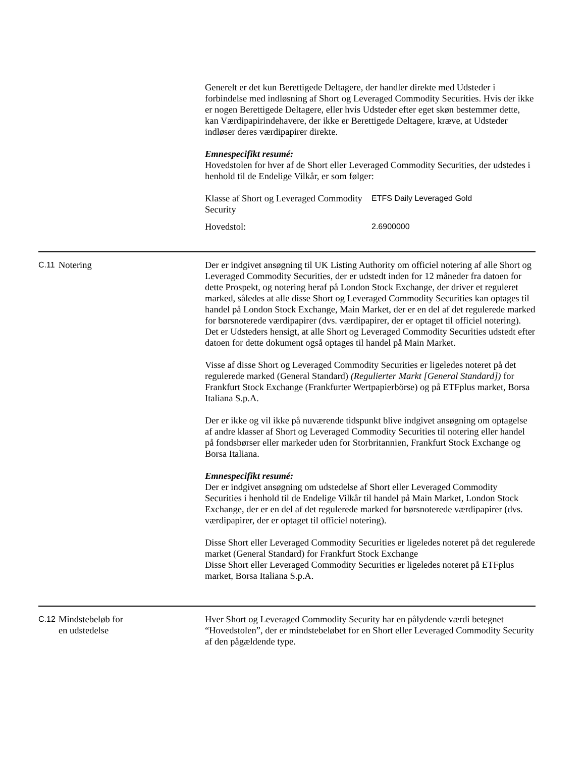Generelt er det kun Berettigede Deltagere, der handler direkte med Udsteder i forbindelse med indløsning af Short og Leveraged Commodity Securities. Hvis der ikke er nogen Berettigede Deltagere, eller hvis Udsteder efter eget skøn bestemmer dette, kan Værdipapirindehavere, der ikke er Berettigede Deltagere, kræve, at Udsteder indløser deres værdipapirer direkte.
Emnespecifikt resumé:
Hovedstolen for hver af de Short eller Leveraged Commodity Securities, der udstedes i henhold til de Endelige Vilkår, er som følger:
| Klasse af Short og Leveraged Commodity Security | ETFS Daily Leveraged Gold |
| Hovedstol: | 2.6900000 |
C.11
Notering Der er indgivet ansøgning til UK Listing Authority om officiel notering af alle Short og Leveraged Commodity Securities, der er udstedt inden for 12 måneder fra datoen for dette Prospekt, og notering heraf på London Stock Exchange, der driver et reguleret marked, således at alle disse Short og Leveraged Commodity Securities kan optages til handel på London Stock Exchange, Main Market, der er en del af det regulerede marked for børsnoterede værdipapirer (dvs. værdipapirer, der er optaget til officiel notering). Det er Udsteders hensigt, at alle Short og Leveraged Commodity Securities udstedt efter datoen for dette dokument også optages til handel på Main Market.
Visse af disse Short og Leveraged Commodity Securities er ligeledes noteret på det regulerede marked (General Standard) (Regulierter Markt [General Standard]) for Frankfurt Stock Exchange (Frankfurter Wertpapierbörse) og på ETFplus market, Borsa Italiana S.p.A.
Der er ikke og vil ikke på nuværende tidspunkt blive indgivet ansøgning om optagelse af andre klasser af Short og Leveraged Commodity Securities til notering eller handel på fondsbørser eller markeder uden for Storbritannien, Frankfurt Stock Exchange og Borsa Italiana.
Emnespecifikt resumé:
Der er indgivet ansøgning om udstedelse af Short eller Leveraged Commodity Securities i henhold til de Endelige Vilkår til handel på Main Market, London Stock Exchange, der er en del af det regulerede marked for børsnoterede værdipapirer (dvs. værdipapirer, der er optaget til officiel notering).
Disse Short eller Leveraged Commodity Securities er ligeledes noteret på det regulerede market (General Standard) for Frankfurt Stock Exchange
Disse Short eller Leveraged Commodity Securities er ligeledes noteret på ETFplus market, Borsa Italiana S.p.A.
C.12
Mindstebeløb for
en udstedelse
Hver Short og Leveraged Commodity Security har en pålydende værdi betegnet “Hovedstolen”, der er mindstebeløbet for en Short eller Leveraged Commodity Security af den pågældende type.